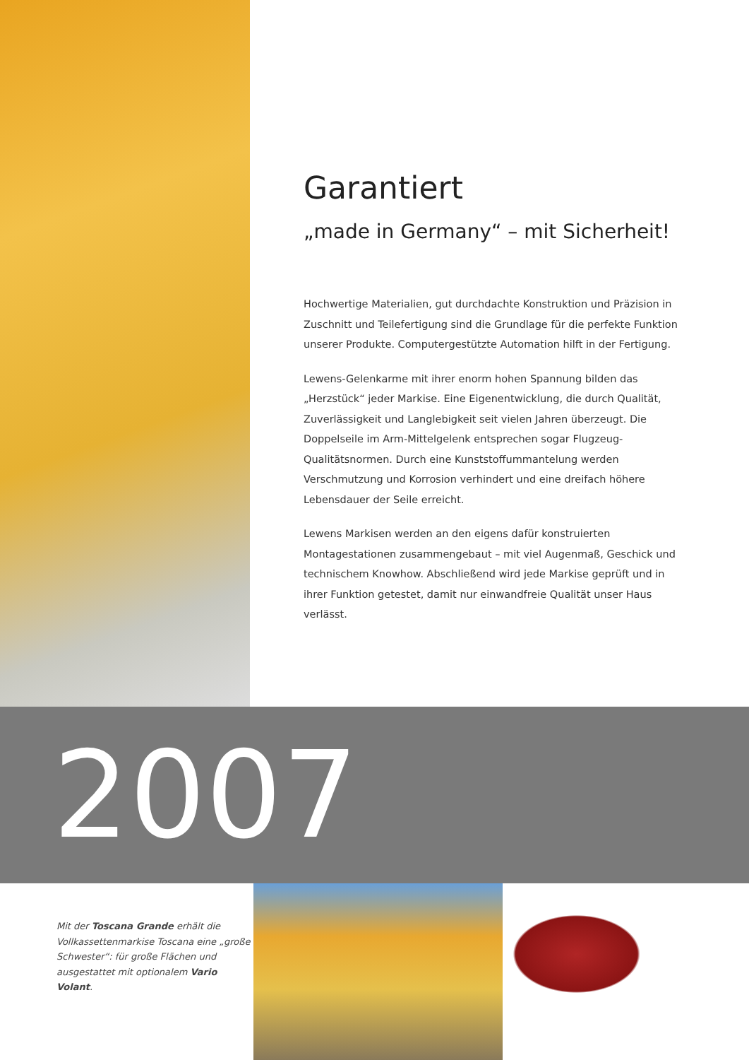Garantiert
„made in Germany“ – mit Sicherheit!
Hochwertige Materialien, gut durchdachte Konstruktion und Präzision in Zuschnitt und Teilefertigung sind die Grundlage für die perfekte Funktion unserer Produkte. Computergestützte Automation hilft in der Fertigung.
Lewens-Gelenkarme mit ihrer enorm hohen Spannung bilden das „Herzstück“ jeder Markise. Eine Eigenentwicklung, die durch Qualität, Zuverlässigkeit und Langlebigkeit seit vielen Jahren überzeugt. Die Doppelseile im Arm-Mittelgelenk entsprechen sogar Flugzeug-Qualitätsnormen. Durch eine Kunststoffummantelung werden Verschmutzung und Korrosion verhindert und eine dreifach höhere Lebensdauer der Seile erreicht.
Lewens Markisen werden an den eigens dafür konstruierten Montagestationen zusammengebaut – mit viel Augenmaß, Geschick und technischem Knowhow. Abschließend wird jede Markise geprüft und in ihrer Funktion getestet, damit nur einwandfreie Qualität unser Haus verlässt.
2007
Mit der Toscana Grande erhält die Vollkassettenmarkise Toscana eine „große Schwester“: für große Flächen und ausgestattet mit optionalem Vario Volant.